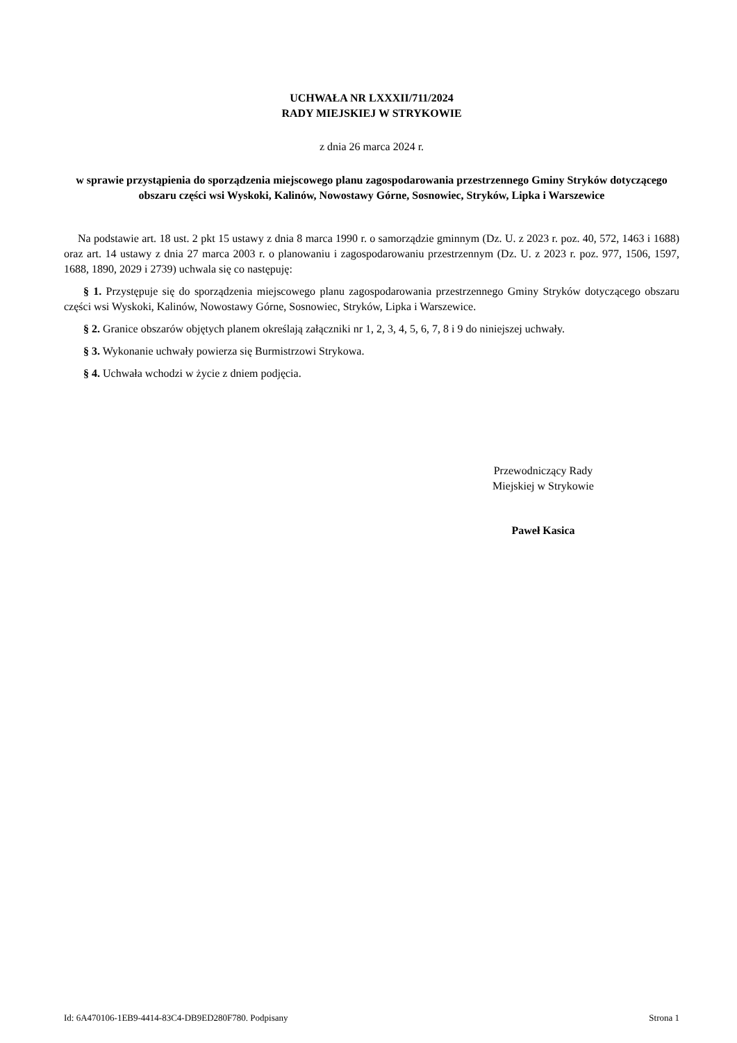UCHWAŁA NR LXXXII/711/2024
RADY MIEJSKIEJ W STRYKOWIE
z dnia 26 marca 2024 r.
w sprawie przystąpienia do sporządzenia miejscowego planu zagospodarowania przestrzennego Gminy Stryków dotyczącego obszaru części wsi Wyskoki, Kalinów, Nowostawy Górne, Sosnowiec, Stryków, Lipka i Warszewice
Na podstawie art. 18 ust. 2 pkt 15 ustawy z dnia 8 marca 1990 r. o samorządzie gminnym (Dz. U. z 2023 r. poz. 40, 572, 1463 i 1688) oraz art. 14 ustawy z dnia 27 marca 2003 r. o planowaniu i zagospodarowaniu przestrzennym (Dz. U. z 2023 r. poz. 977, 1506, 1597, 1688, 1890, 2029 i 2739) uchwala się co następuję:
§ 1. Przystępuje się do sporządzenia miejscowego planu zagospodarowania przestrzennego Gminy Stryków dotyczącego obszaru części wsi Wyskoki, Kalinów, Nowostawy Górne, Sosnowiec, Stryków, Lipka i Warszewice.
§ 2. Granice obszarów objętych planem określają załączniki nr 1, 2, 3, 4, 5, 6, 7, 8 i 9 do niniejszej uchwały.
§ 3. Wykonanie uchwały powierza się Burmistrzowi Strykowa.
§ 4. Uchwała wchodzi w życie z dniem podjęcia.
Przewodniczący Rady
Miejskiej w Strykowie
Paweł Kasica
Id: 6A470106-1EB9-4414-83C4-DB9ED280F780. Podpisany Strona 1